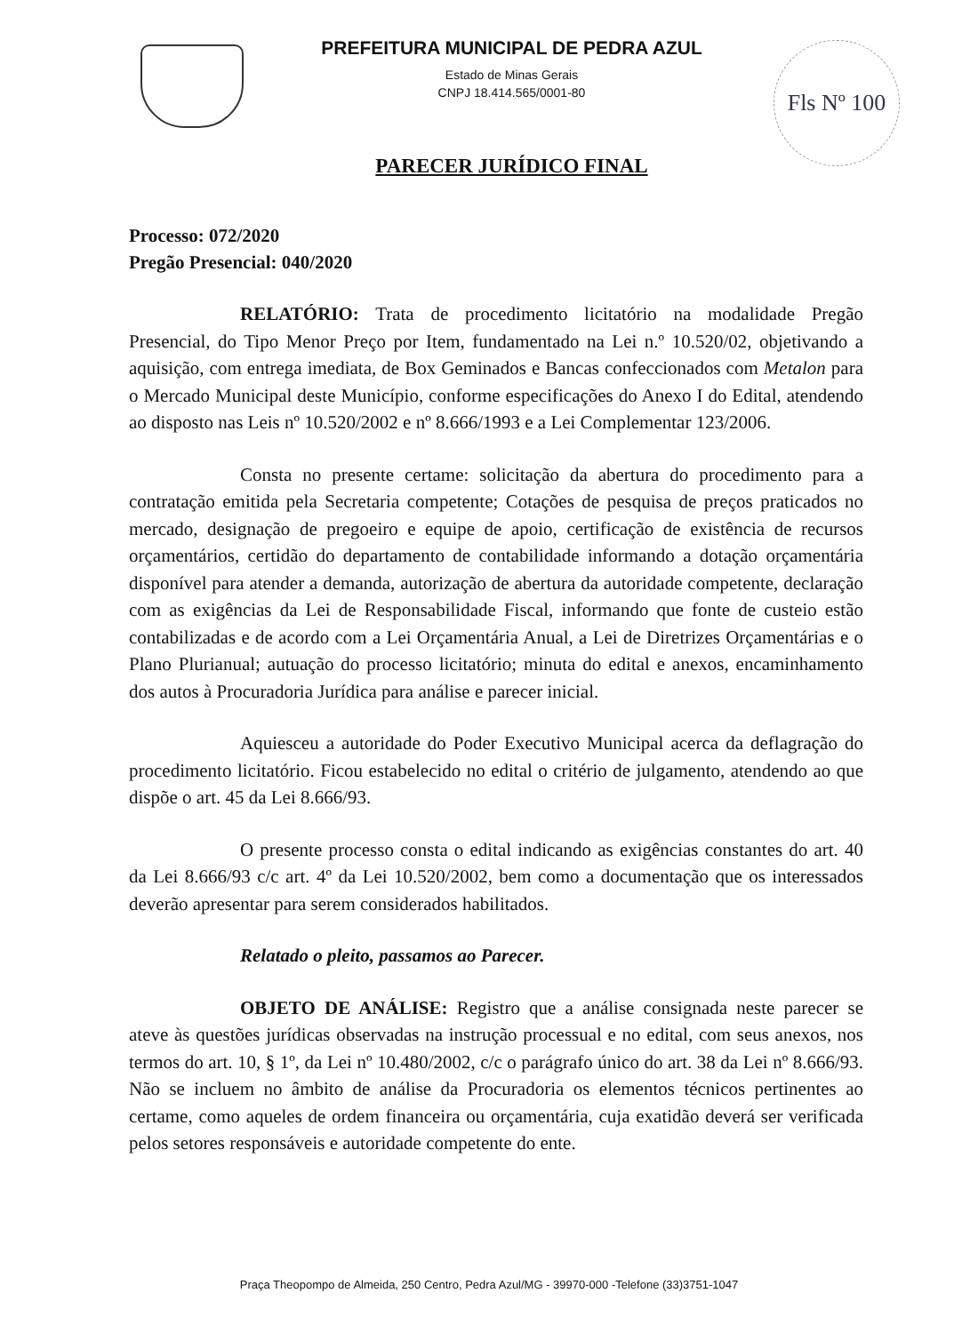Fls Nº 100
PREFEITURA MUNICIPAL DE PEDRA AZUL
Estado de Minas Gerais
CNPJ 18.414.565/0001-80
PARECER JURÍDICO FINAL
Processo: 072/2020
Pregão Presencial: 040/2020
RELATÓRIO: Trata de procedimento licitatório na modalidade Pregão Presencial, do Tipo Menor Preço por Item, fundamentado na Lei n.º 10.520/02, objetivando a aquisição, com entrega imediata, de Box Geminados e Bancas confeccionados com Metalon para o Mercado Municipal deste Município, conforme especificações do Anexo I do Edital, atendendo ao disposto nas Leis nº 10.520/2002 e nº 8.666/1993 e a Lei Complementar 123/2006.
Consta no presente certame: solicitação da abertura do procedimento para a contratação emitida pela Secretaria competente; Cotações de pesquisa de preços praticados no mercado, designação de pregoeiro e equipe de apoio, certificação de existência de recursos orçamentários, certidão do departamento de contabilidade informando a dotação orçamentária disponível para atender a demanda, autorização de abertura da autoridade competente, declaração com as exigências da Lei de Responsabilidade Fiscal, informando que fonte de custeio estão contabilizadas e de acordo com a Lei Orçamentária Anual, a Lei de Diretrizes Orçamentárias e o Plano Plurianual; autuação do processo licitatório; minuta do edital e anexos, encaminhamento dos autos à Procuradoria Jurídica para análise e parecer inicial.
Aquiesceu a autoridade do Poder Executivo Municipal acerca da deflagração do procedimento licitatório. Ficou estabelecido no edital o critério de julgamento, atendendo ao que dispõe o art. 45 da Lei 8.666/93.
O presente processo consta o edital indicando as exigências constantes do art. 40 da Lei 8.666/93 c/c art. 4º da Lei 10.520/2002, bem como a documentação que os interessados deverão apresentar para serem considerados habilitados.
Relatado o pleito, passamos ao Parecer.
OBJETO DE ANÁLISE: Registro que a análise consignada neste parecer se ateve às questões jurídicas observadas na instrução processual e no edital, com seus anexos, nos termos do art. 10, § 1º, da Lei nº 10.480/2002, c/c o parágrafo único do art. 38 da Lei nº 8.666/93. Não se incluem no âmbito de análise da Procuradoria os elementos técnicos pertinentes ao certame, como aqueles de ordem financeira ou orçamentária, cuja exatidão deverá ser verificada pelos setores responsáveis e autoridade competente do ente.
Praça Theopompo de Almeida, 250 Centro, Pedra Azul/MG - 39970-000 -Telefone (33)3751-1047